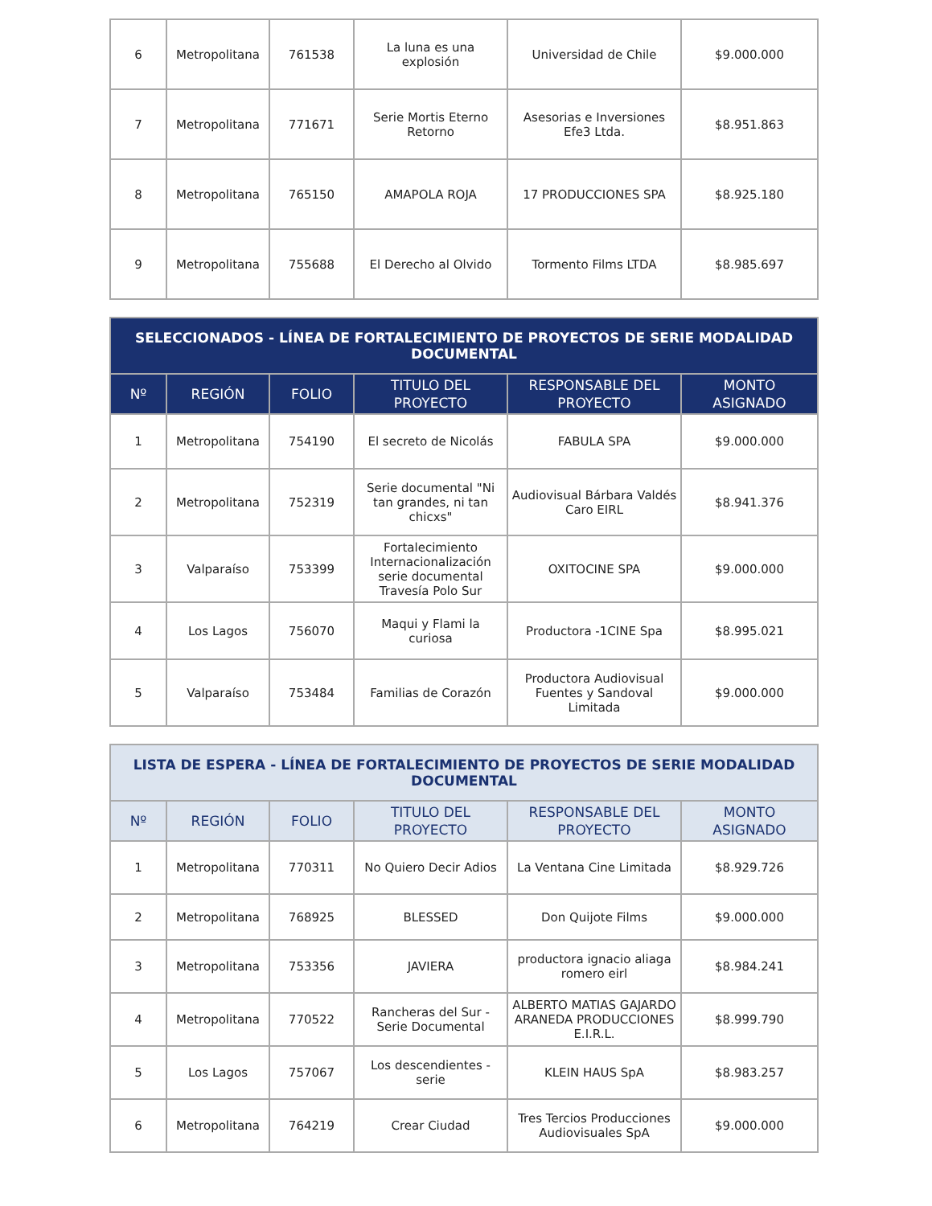| 6 | Metropolitana | 761538 | La luna es una explosión | Universidad de Chile | $9.000.000 |
| 7 | Metropolitana | 771671 | Serie Mortis Eterno Retorno | Asesorias e Inversiones Efe3 Ltda. | $8.951.863 |
| 8 | Metropolitana | 765150 | AMAPOLA ROJA | 17 PRODUCCIONES SPA | $8.925.180 |
| 9 | Metropolitana | 755688 | El Derecho al Olvido | Tormento Films LTDA | $8.985.697 |
| SELECCIONADOS - LÍNEA DE FORTALECIMIENTO DE PROYECTOS DE SERIE MODALIDAD DOCUMENTAL | | | | | |
| --- | --- | --- | --- | --- | --- |
| Nº | REGIÓN | FOLIO | TITULO DEL PROYECTO | RESPONSABLE DEL PROYECTO | MONTO ASIGNADO |
| 1 | Metropolitana | 754190 | El secreto de Nicolás | FABULA SPA | $9.000.000 |
| 2 | Metropolitana | 752319 | Serie documental "Ni tan grandes, ni tan chicxs" | Audiovisual Bárbara Valdés Caro EIRL | $8.941.376 |
| 3 | Valparaíso | 753399 | Fortalecimiento Internacionalización serie documental Travesía Polo Sur | OXITOCINE SPA | $9.000.000 |
| 4 | Los Lagos | 756070 | Maqui y Flami la curiosa | Productora -1CINE Spa | $8.995.021 |
| 5 | Valparaíso | 753484 | Familias de Corazón | Productora Audiovisual Fuentes y Sandoval Limitada | $9.000.000 |
| LISTA DE ESPERA - LÍNEA DE FORTALECIMIENTO DE PROYECTOS DE SERIE MODALIDAD DOCUMENTAL | | | | | |
| --- | --- | --- | --- | --- | --- |
| Nº | REGIÓN | FOLIO | TITULO DEL PROYECTO | RESPONSABLE DEL PROYECTO | MONTO ASIGNADO |
| 1 | Metropolitana | 770311 | No Quiero Decir Adios | La Ventana Cine Limitada | $8.929.726 |
| 2 | Metropolitana | 768925 | BLESSED | Don Quijote Films | $9.000.000 |
| 3 | Metropolitana | 753356 | JAVIERA | productora ignacio aliaga romero eirl | $8.984.241 |
| 4 | Metropolitana | 770522 | Rancheras del Sur - Serie Documental | ALBERTO MATIAS GAJARDO ARANEDA PRODUCCIONES E.I.R.L. | $8.999.790 |
| 5 | Los Lagos | 757067 | Los descendientes - serie | KLEIN HAUS SpA | $8.983.257 |
| 6 | Metropolitana | 764219 | Crear Ciudad | Tres Tercios Producciones Audiovisuales SpA | $9.000.000 |